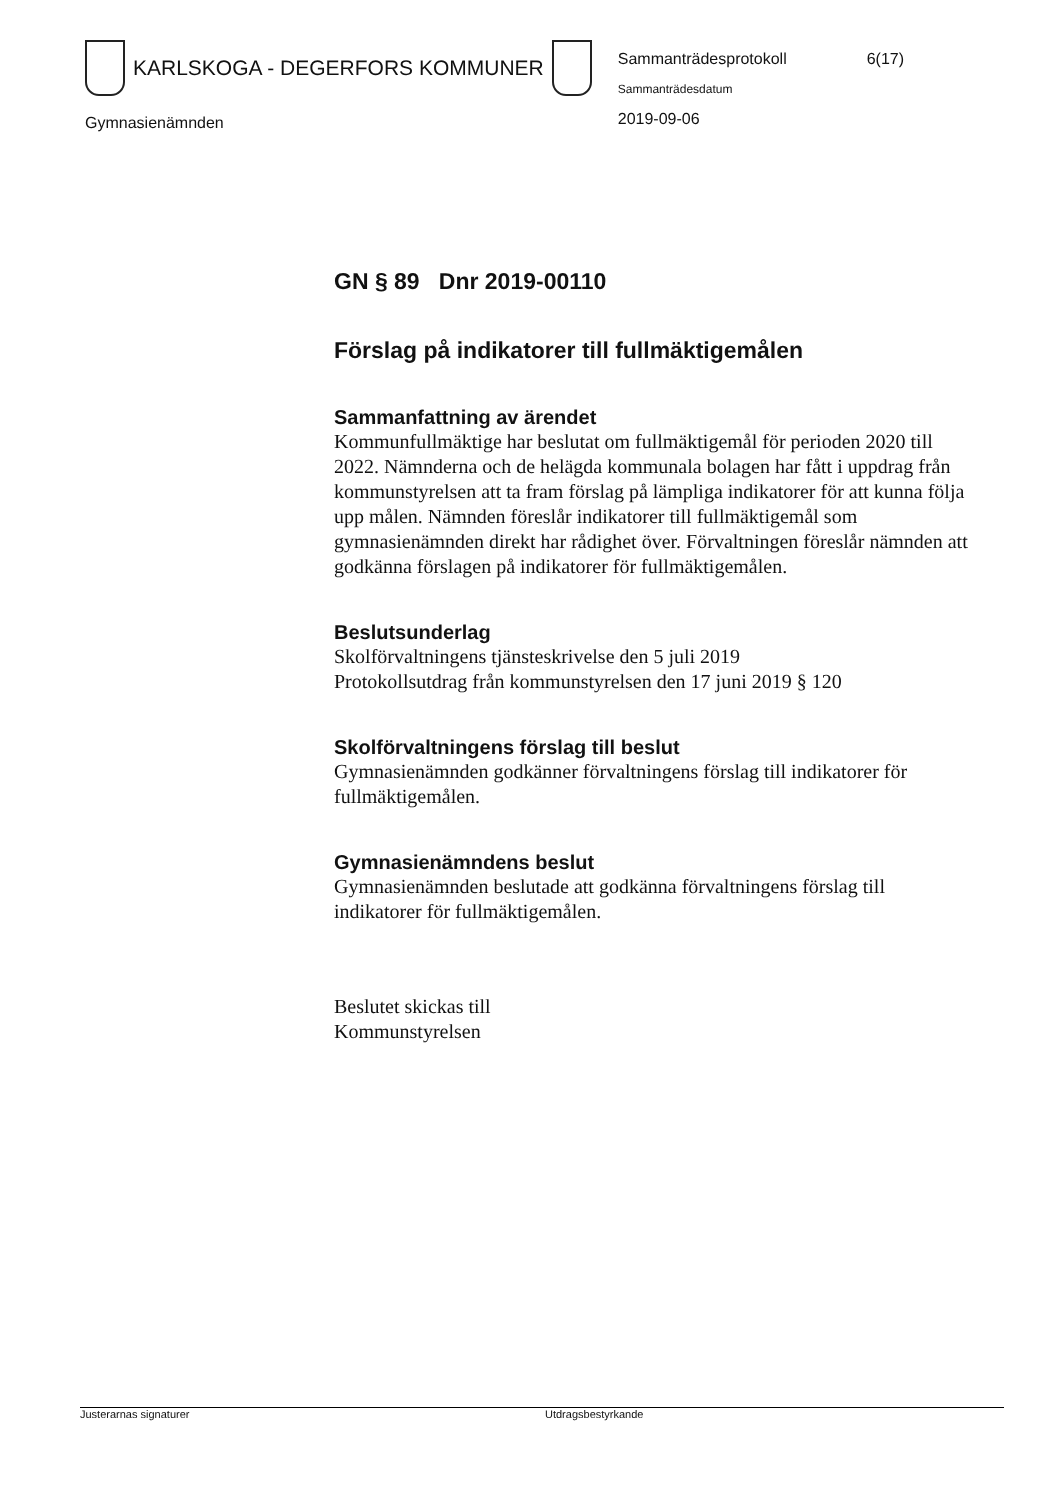KARLSKOGA - DEGERFORS KOMMUNER
Sammanträdesprotokoll
Sammanträdesdatum
2019-09-06
6(17)
Gymnasienämnden
GN § 89 Dnr 2019-00110
Förslag på indikatorer till fullmäktigemålen
Sammanfattning av ärendet
Kommunfullmäktige har beslutat om fullmäktigemål för perioden 2020 till 2022. Nämnderna och de helägda kommunala bolagen har fått i uppdrag från kommunstyrelsen att ta fram förslag på lämpliga indikatorer för att kunna följa upp målen. Nämnden föreslår indikatorer till fullmäktigemål som gymnasienämnden direkt har rådighet över. Förvaltningen föreslår nämnden att godkänna förslagen på indikatorer för fullmäktigemålen.
Beslutsunderlag
Skolförvaltningens tjänsteskrivelse den 5 juli 2019
Protokollsutdrag från kommunstyrelsen den 17 juni 2019 § 120
Skolförvaltningens förslag till beslut
Gymnasienämnden godkänner förvaltningens förslag till indikatorer för fullmäktigemålen.
Gymnasienämndens beslut
Gymnasienämnden beslutade att godkänna förvaltningens förslag till indikatorer för fullmäktigemålen.
Beslutet skickas till
Kommunstyrelsen
Justerarnas signaturer Utdragsbestyrkande